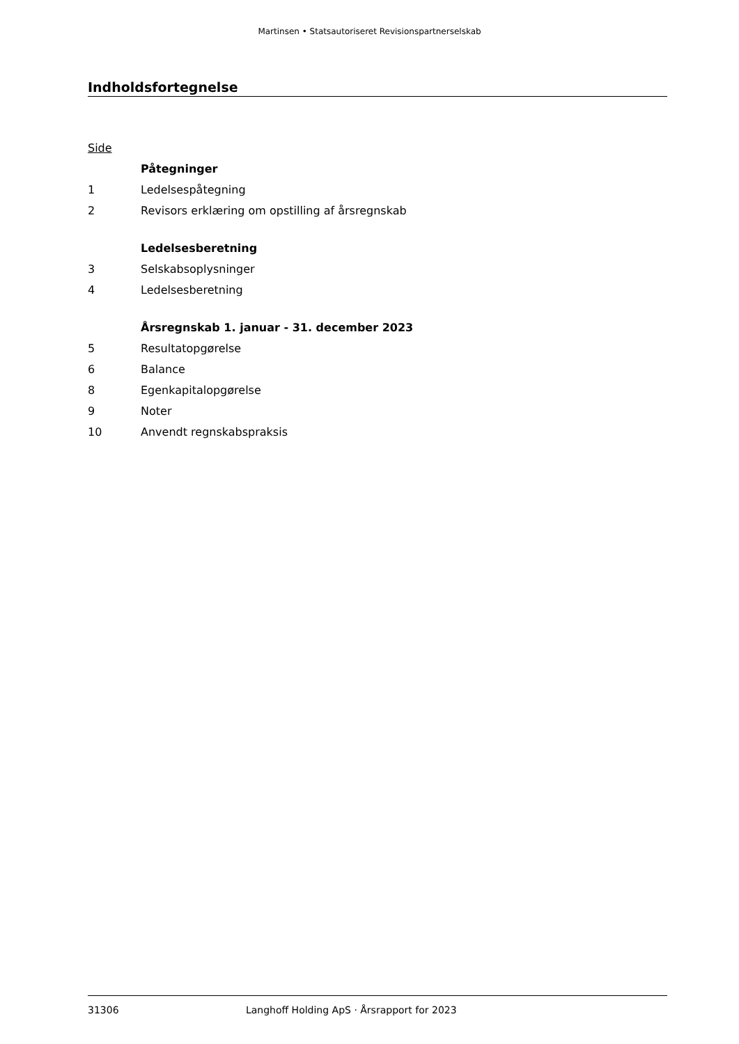Martinsen • Statsautoriseret Revisionspartnerselskab
Indholdsfortegnelse
Side
Påtegninger
1 Ledelsespåtegning
2 Revisors erklæring om opstilling af årsregnskab
Ledelsesberetning
3 Selskabsoplysninger
4 Ledelsesberetning
Årsregnskab 1. januar - 31. december 2023
5 Resultatopgørelse
6 Balance
8 Egenkapitalopgørelse
9 Noter
10 Anvendt regnskabspraksis
31306 Langhoff Holding ApS · Årsrapport for 2023